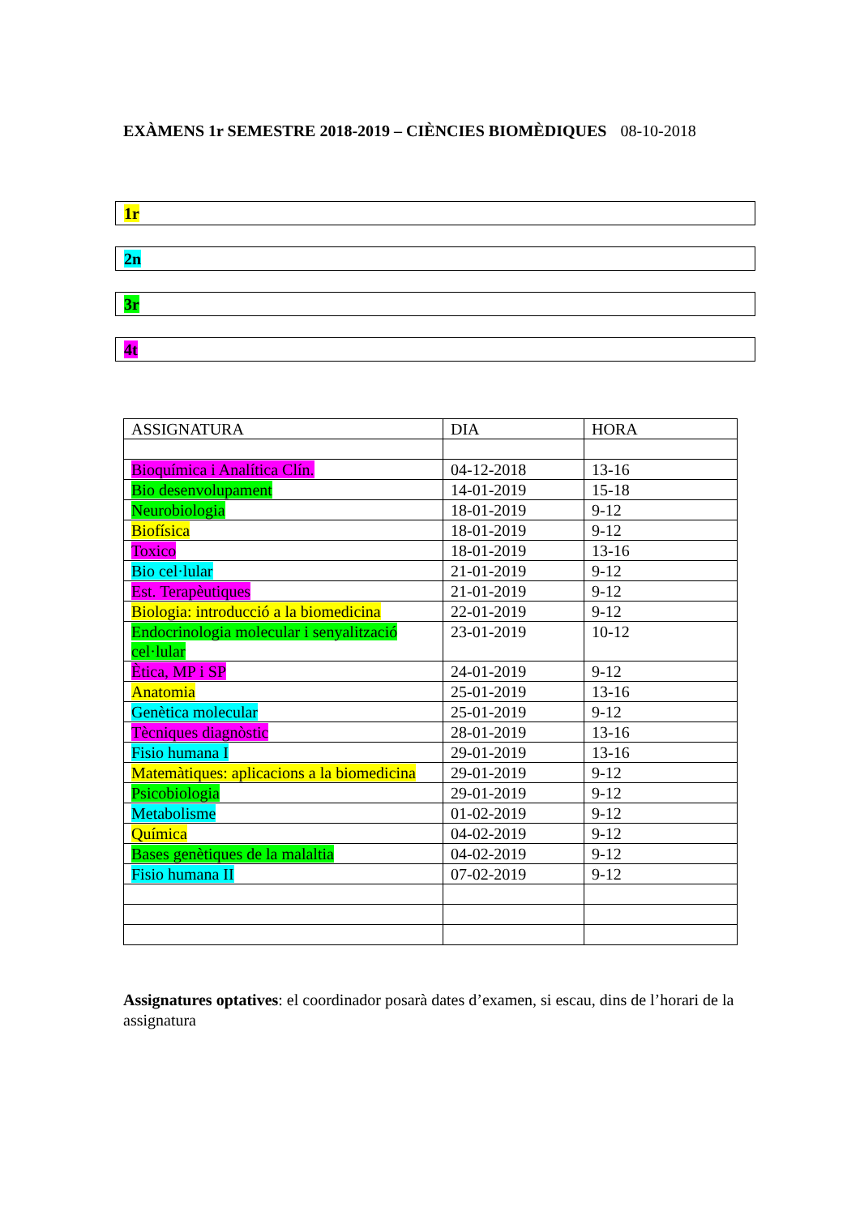EXÀMENS 1r SEMESTRE 2018-2019 – CIÈNCIES BIOMÈDIQUES 08-10-2018
1r
2n
3r
4t
| ASSIGNATURA | DIA | HORA |
| --- | --- | --- |
| Bioquímica i Analítica Clín. | 04-12-2018 | 13-16 |
| Bio desenvolupament | 14-01-2019 | 15-18 |
| Neurobiologia | 18-01-2019 | 9-12 |
| Biofísica | 18-01-2019 | 9-12 |
| Toxico | 18-01-2019 | 13-16 |
| Bio cel·lular | 21-01-2019 | 9-12 |
| Est. Terapèutiques | 21-01-2019 | 9-12 |
| Biologia: introducció a la biomedicina | 22-01-2019 | 9-12 |
| Endocrinologia molecular i senyalització cel·lular | 23-01-2019 | 10-12 |
| Ètica, MP i SP | 24-01-2019 | 9-12 |
| Anatomia | 25-01-2019 | 13-16 |
| Genètica molecular | 25-01-2019 | 9-12 |
| Tècniques diagnòstic | 28-01-2019 | 13-16 |
| Fisio humana I | 29-01-2019 | 13-16 |
| Matemàtiques: aplicacions a la biomedicina | 29-01-2019 | 9-12 |
| Psicobiologia | 29-01-2019 | 9-12 |
| Metabolisme | 01-02-2019 | 9-12 |
| Química | 04-02-2019 | 9-12 |
| Bases genètiques de la malaltia | 04-02-2019 | 9-12 |
| Fisio humana II | 07-02-2019 | 9-12 |
Assignatures optatives: el coordinador posarà dates d’examen, si escau, dins de l’horari de la assignatura